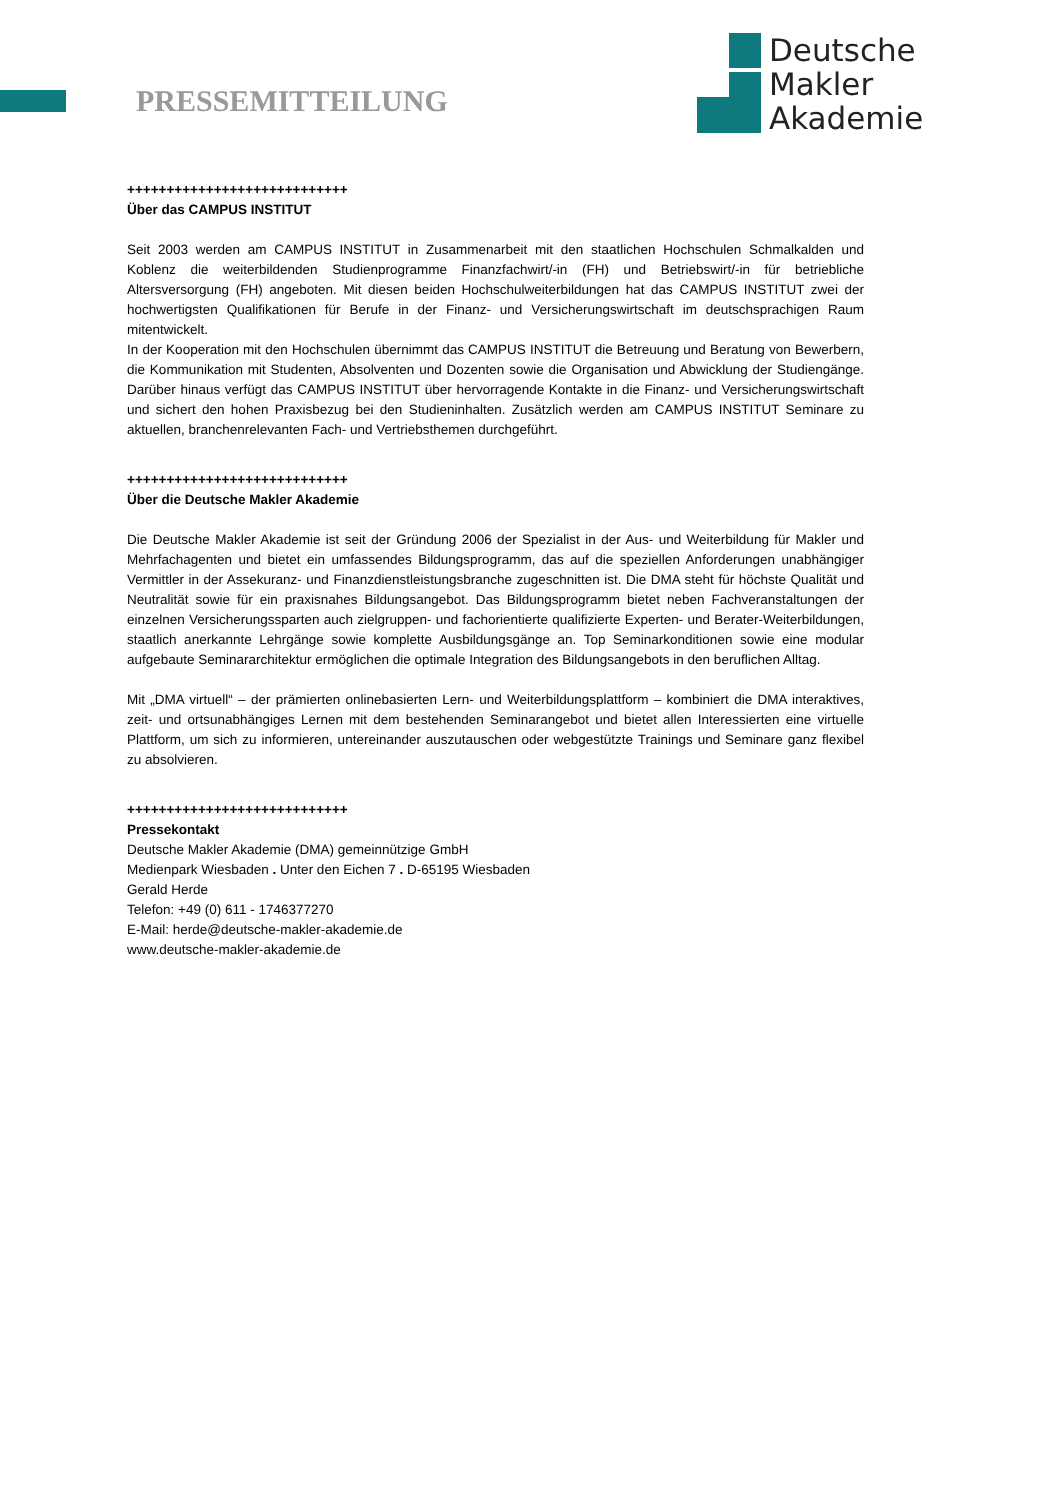PRESSEMITTEILUNG
Deutsche
Makler
Akademie
++++++++++++++++++++++++++++
Über das CAMPUS INSTITUT
Seit 2003 werden am CAMPUS INSTITUT in Zusammenarbeit mit den staatlichen Hochschulen Schmalkalden und Koblenz die weiterbildenden Studienprogramme Finanzfachwirt/-in (FH) und Betriebswirt/-in für betriebliche Altersversorgung (FH) angeboten. Mit diesen beiden Hochschulweiterbildungen hat das CAMPUS INSTITUT zwei der hochwertigsten Qualifikationen für Berufe in der Finanz- und Versicherungswirtschaft im deutschsprachigen Raum mitentwickelt.
In der Kooperation mit den Hochschulen übernimmt das CAMPUS INSTITUT die Betreuung und Beratung von Bewerbern, die Kommunikation mit Studenten, Absolventen und Dozenten sowie die Organisation und Abwicklung der Studiengänge. Darüber hinaus verfügt das CAMPUS INSTITUT über hervorragende Kontakte in die Finanz- und Versicherungswirtschaft und sichert den hohen Praxisbezug bei den Studieninhalten. Zusätzlich werden am CAMPUS INSTITUT Seminare zu aktuellen, branchenrelevanten Fach- und Vertriebsthemen durchgeführt.
++++++++++++++++++++++++++++
Über die Deutsche Makler Akademie
Die Deutsche Makler Akademie ist seit der Gründung 2006 der Spezialist in der Aus- und Weiterbildung für Makler und Mehrfachagenten und bietet ein umfassendes Bildungsprogramm, das auf die speziellen Anforderungen unabhängiger Vermittler in der Assekuranz- und Finanzdienstleistungsbranche zugeschnitten ist. Die DMA steht für höchste Qualität und Neutralität sowie für ein praxisnahes Bildungsangebot. Das Bildungsprogramm bietet neben Fachveranstaltungen der einzelnen Versicherungssparten auch zielgruppen- und fachorientierte qualifizierte Experten- und Berater-Weiterbildungen, staatlich anerkannte Lehrgänge sowie komplette Ausbildungsgänge an. Top Seminarkonditionen sowie eine modular aufgebaute Seminararchitektur ermöglichen die optimale Integration des Bildungsangebots in den beruflichen Alltag.
Mit „DMA virtuell“ – der prämierten onlinebasierten Lern- und Weiterbildungsplattform – kombiniert die DMA interaktives, zeit- und ortsunabhängiges Lernen mit dem bestehenden Seminarangebot und bietet allen Interessierten eine virtuelle Plattform, um sich zu informieren, untereinander auszutauschen oder webgestützte Trainings und Seminare ganz flexibel zu absolvieren.
++++++++++++++++++++++++++++
Pressekontakt
Deutsche Makler Akademie (DMA) gemeinnützige GmbH
Medienpark Wiesbaden . Unter den Eichen 7 . D-65195 Wiesbaden
Gerald Herde
Telefon: +49 (0) 611 - 1746377270
E-Mail: herde@deutsche-makler-akademie.de
www.deutsche-makler-akademie.de